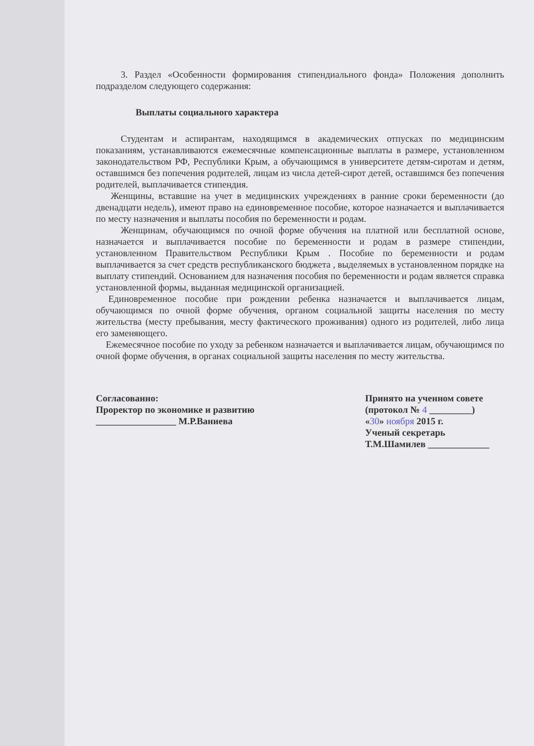3. Раздел «Особенности формирования стипендиального фонда» Положения дополнить подразделом следующего содержания:
Выплаты социального характера
Студентам и аспирантам, находящимся в академических отпусках по медицинским показаниям, устанавливаются ежемесячные компенсационные выплаты в размере, установленном законодательством РФ, Республики Крым, а обучающимся в университете детям-сиротам и детям, оставшимся без попечения родителей, лицам из числа детей-сирот детей, оставшимся без попечения родителей, выплачивается стипендия.
Женщины, вставшие на учет в медицинских учреждениях в ранние сроки беременности (до двенадцати недель), имеют право на единовременное пособие, которое назначается и выплачивается по месту назначения и выплаты пособия по беременности и родам.
Женщинам, обучающимся по очной форме обучения на платной или бесплатной основе, назначается и выплачивается пособие по беременности и родам в размере стипендии, установленном Правительством Республики Крым . Пособие по беременности и родам выплачивается за счет средств республиканского бюджета , выделяемых в установленном порядке на выплату стипендий. Основанием для назначения пособия по беременности и родам является справка установленной формы, выданная медицинской организацией.
Единовременное пособие при рождении ребенка назначается и выплачивается лицам, обучающимся по очной форме обучения, органом социальной защиты населения по месту жительства (месту пребывания, месту фактического проживания) одного из родителей, либо лица его заменяющего.
Ежемесячное пособие по уходу за ребенком назначается и выплачивается лицам, обучающимся по очной форме обучения, в органах социальной защиты населения по месту жительства.
Согласованно:
Проректор по экономике и развитию
_________________ М.Р.Ваниева
Принято на ученном совете
(протокол № 4 _________)
«30» ноября 2015 г.
Ученый секретарь
Т.М.Шамилев _____________